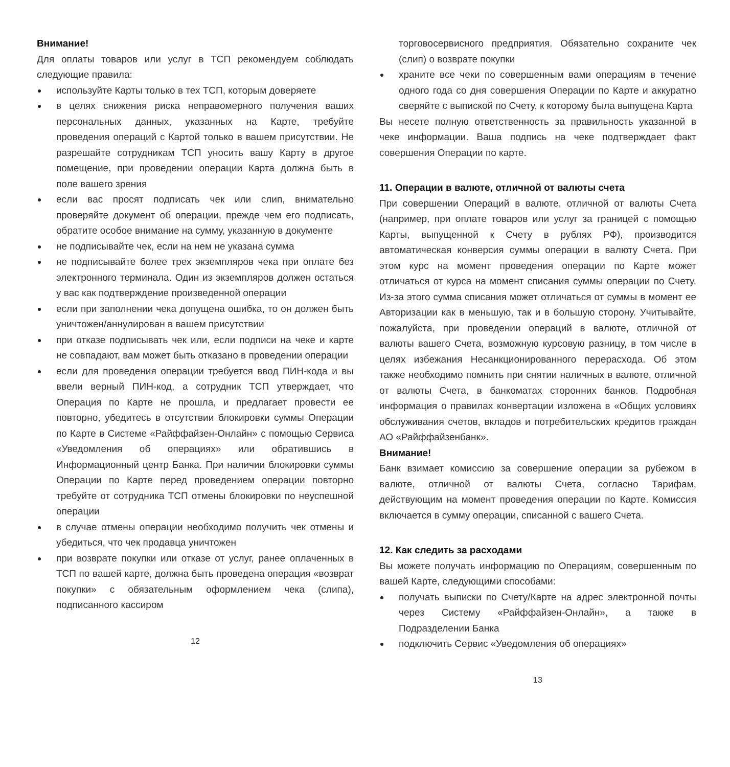Внимание!
Для оплаты товаров или услуг в ТСП рекомендуем соблюдать следующие правила:
используйте Карты только в тех ТСП, которым доверяете
в целях снижения риска неправомерного получения ваших персональных данных, указанных на Карте, требуйте проведения операций с Картой только в вашем присутствии. Не разрешайте сотрудникам ТСП уносить вашу Карту в другое помещение, при проведении операции Карта должна быть в поле вашего зрения
если вас просят подписать чек или слип, внимательно проверяйте документ об операции, прежде чем его подписать, обратите особое внимание на сумму, указанную в документе
не подписывайте чек, если на нем не указана сумма
не подписывайте более трех экземпляров чека при оплате без электронного терминала. Один из экземпляров должен остаться у вас как подтверждение произведенной операции
если при заполнении чека допущена ошибка, то он должен быть уничтожен/аннулирован в вашем присутствии
при отказе подписывать чек или, если подписи на чеке и карте не совпадают, вам может быть отказано в проведении операции
если для проведения операции требуется ввод ПИН-кода и вы ввели верный ПИН-код, а сотрудник ТСП утверждает, что Операция по Карте не прошла, и предлагает провести ее повторно, убедитесь в отсутствии блокировки суммы Операции по Карте в Системе «Райффайзен-Онлайн» с помощью Сервиса «Уведомления об операциях» или обратившись в Информационный центр Банка. При наличии блокировки суммы Операции по Карте перед проведением операции повторно требуйте от сотрудника ТСП отмены блокировки по неуспешной операции
в случае отмены операции необходимо получить чек отмены и убедиться, что чек продавца уничтожен
при возврате покупки или отказе от услуг, ранее оплаченных в ТСП по вашей карте, должна быть проведена операция «возврат покупки» с обязательным оформлением чека (слипа), подписанного кассиром
12
торговосервисного предприятия. Обязательно сохраните чек (слип) о возврате покупки
храните все чеки по совершенным вами операциям в течение одного года со дня совершения Операции по Карте и аккуратно сверяйте с выпиской по Счету, к которому была выпущена Карта
Вы несете полную ответственность за правильность указанной в чеке информации. Ваша подпись на чеке подтверждает факт совершения Операции по карте.
11. Операции в валюте, отличной от валюты счета
При совершении Операций в валюте, отличной от валюты Счета (например, при оплате товаров или услуг за границей с помощью Карты, выпущенной к Счету в рублях РФ), производится автоматическая конверсия суммы операции в валюту Счета. При этом курс на момент проведения операции по Карте может отличаться от курса на момент списания суммы операции по Счету. Из-за этого сумма списания может отличаться от суммы в момент ее Авторизации как в меньшую, так и в большую сторону. Учитывайте, пожалуйста, при проведении операций в валюте, отличной от валюты вашего Счета, возможную курсовую разницу, в том числе в целях избежания Несанкционированного перерасхода. Об этом также необходимо помнить при снятии наличных в валюте, отличной от валюты Счета, в банкоматах сторонних банков. Подробная информация о правилах конвертации изложена в «Общих условиях обслуживания счетов, вкладов и потребительских кредитов граждан АО «Райффайзенбанк».
Внимание!
Банк взимает комиссию за совершение операции за рубежом в валюте, отличной от валюты Счета, согласно Тарифам, действующим на момент проведения операции по Карте. Комиссия включается в сумму операции, списанной с вашего Счета.
12. Как следить за расходами
Вы можете получать информацию по Операциям, совершенным по вашей Карте, следующими способами:
получать выписки по Счету/Карте на адрес электронной почты через Систему «Райффайзен-Онлайн», а также в Подразделении Банка
подключить Сервис «Уведомления об операциях»
13